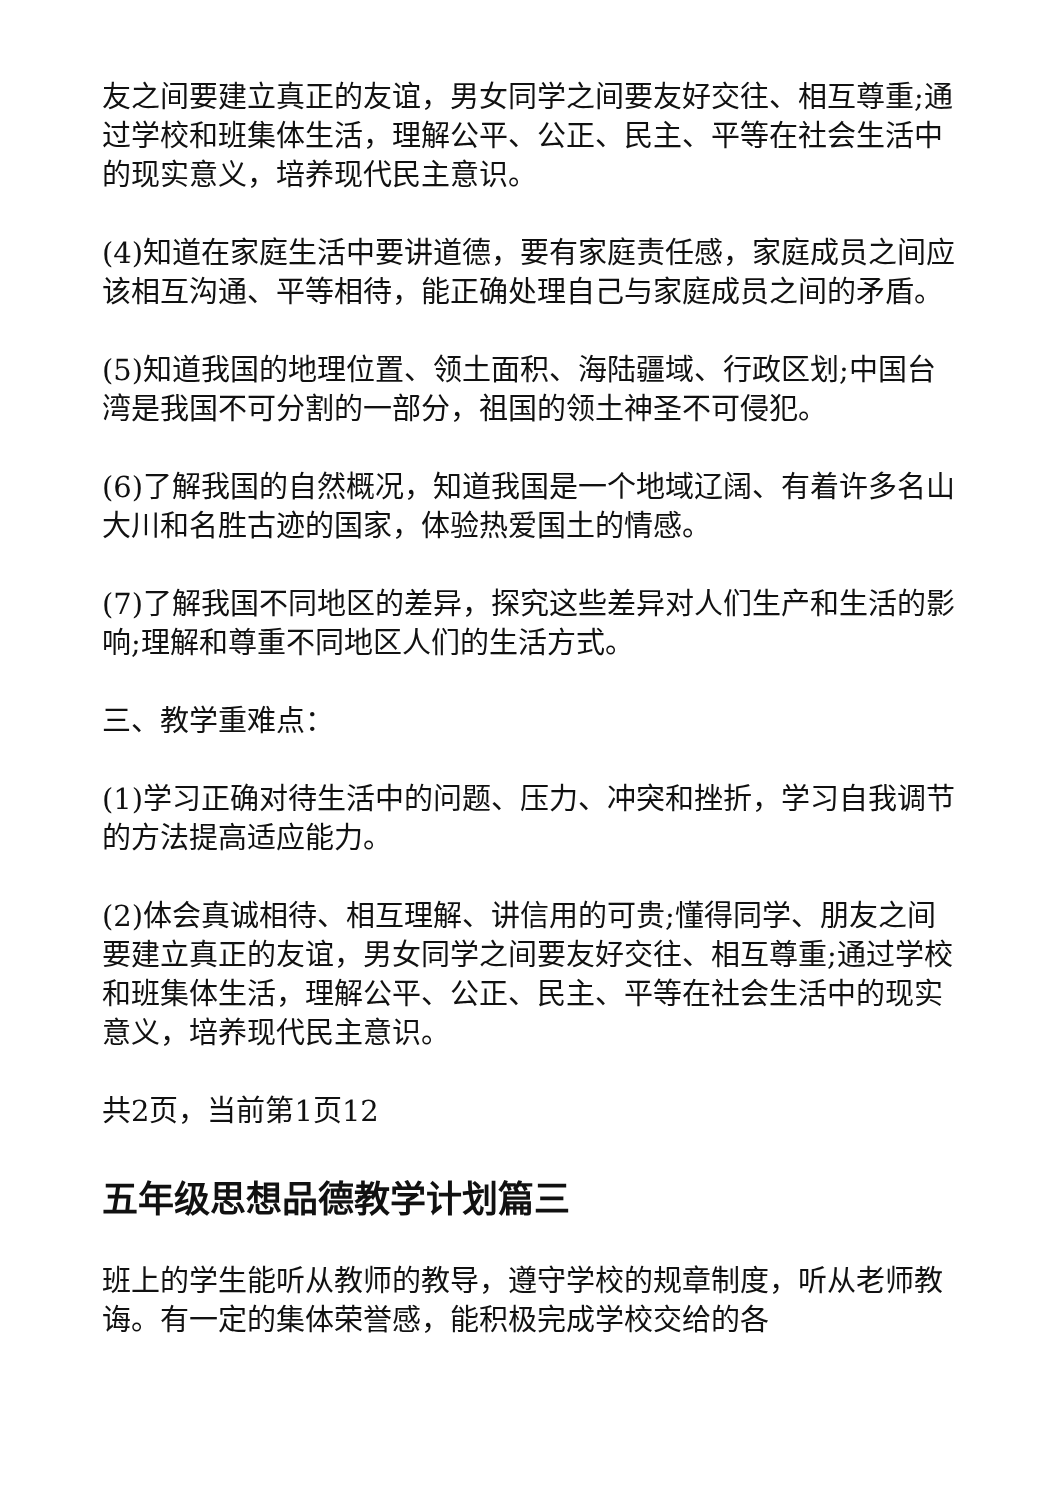友之间要建立真正的友谊，男女同学之间要友好交往、相互尊重;通过学校和班集体生活，理解公平、公正、民主、平等在社会生活中的现实意义，培养现代民主意识。
(4)知道在家庭生活中要讲道德，要有家庭责任感，家庭成员之间应该相互沟通、平等相待，能正确处理自己与家庭成员之间的矛盾。
(5)知道我国的地理位置、领土面积、海陆疆域、行政区划;中国台湾是我国不可分割的一部分，祖国的领土神圣不可侵犯。
(6)了解我国的自然概况，知道我国是一个地域辽阔、有着许多名山大川和名胜古迹的国家，体验热爱国土的情感。
(7)了解我国不同地区的差异，探究这些差异对人们生产和生活的影响;理解和尊重不同地区人们的生活方式。
三、教学重难点：
(1)学习正确对待生活中的问题、压力、冲突和挫折，学习自我调节的方法提高适应能力。
(2)体会真诚相待、相互理解、讲信用的可贵;懂得同学、朋友之间要建立真正的友谊，男女同学之间要友好交往、相互尊重;通过学校和班集体生活，理解公平、公正、民主、平等在社会生活中的现实意义，培养现代民主意识。
共2页，当前第1页12
五年级思想品德教学计划篇三
班上的学生能听从教师的教导，遵守学校的规章制度，听从老师教诲。有一定的集体荣誉感，能积极完成学校交给的各